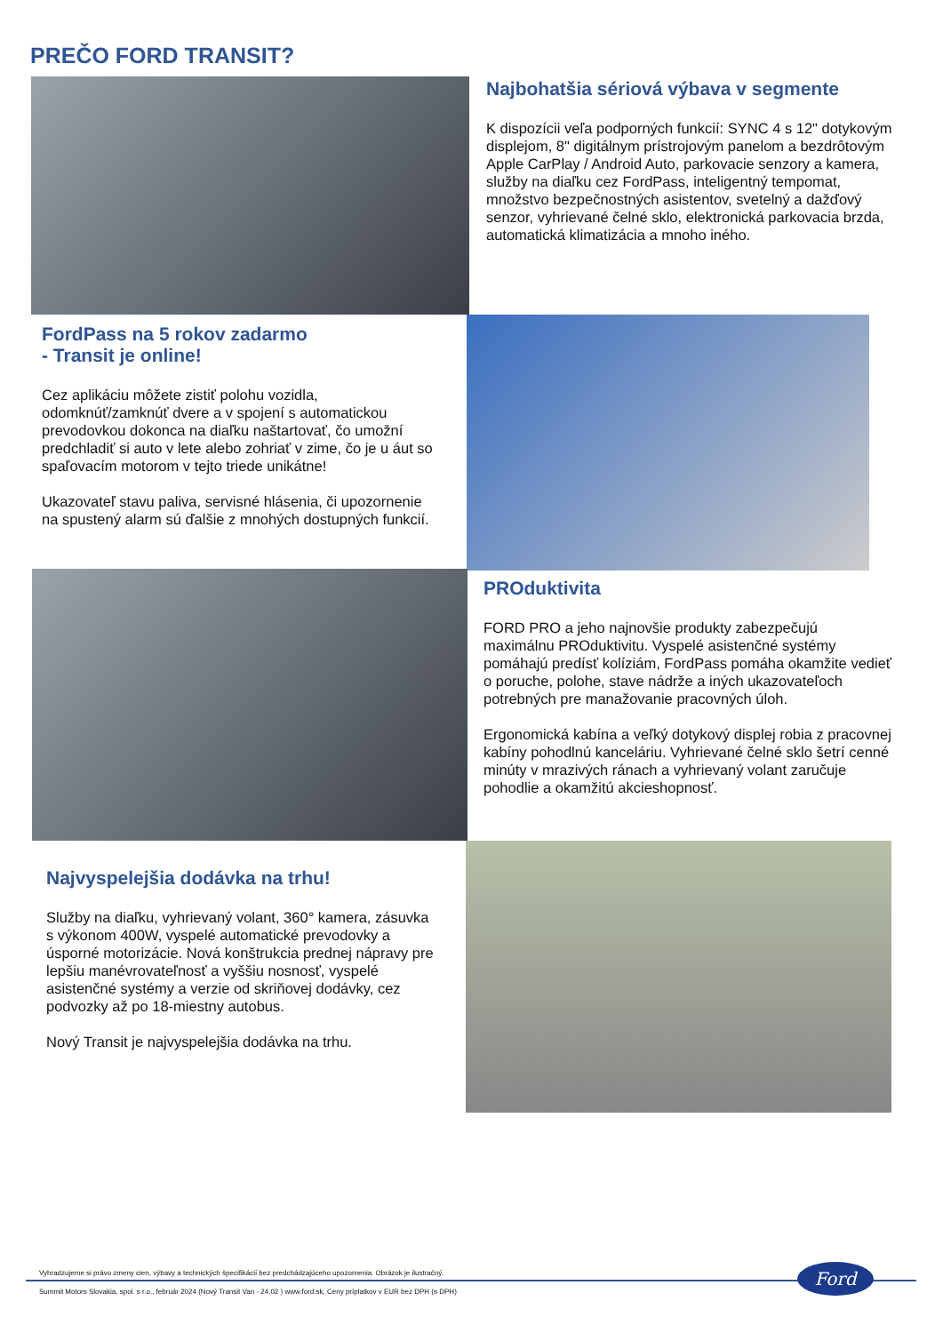PREČO FORD TRANSIT?
Najbohatšia sériová výbava v segmente
K dispozícii veľa podporných funkcií: SYNC 4 s 12" dotykovým displejom, 8" digitálnym prístrojovým panelom a bezdrôtovým Apple CarPlay / Android Auto, parkovacie senzory a kamera, služby na diaľku cez FordPass, inteligentný tempomat, množstvo bezpečnostných asistentov, svetelný a dažďový senzor, vyhrievané čelné sklo, elektronická parkovacia brzda, automatická klimatizácia a mnoho iného.
FordPass na 5 rokov zadarmo
- Transit je online!
Cez aplikáciu môžete zistiť polohu vozidla, odomknúť/zamknúť dvere a v spojení s automatickou prevodovkou dokonca na diaľku naštartovať, čo umožní predchladiť si auto v lete alebo zohriať v zime, čo je u áut so spaľovacím motorom v tejto triede unikátne!
Ukazovateľ stavu paliva, servisné hlásenia, či upozornenie na spustený alarm sú ďalšie z mnohých dostupných funkcií.
PROduktivita
FORD PRO a jeho najnovšie produkty zabezpečujú maximálnu PROduktivitu. Vyspelé asistenčné systémy pomáhajú predísť kolíziám, FordPass pomáha okamžite vedieť o poruche, polohe, stave nádrže a iných ukazovateľoch potrebných pre manažovanie pracovných úloh.
Ergonomická kabína a veľký dotykový displej robia z pracovnej kabíny pohodlnú kanceláriu. Vyhrievané čelné sklo šetrí cenné minúty v mrazivých ránach a vyhrievaný volant zaručuje pohodlie a okamžitú akcieshopnosť.
Najvyspelejšia dodávka na trhu!
Služby na diaľku, vyhrievaný volant, 360° kamera, zásuvka s výkonom 400W, vyspelé automatické prevodovky a úsporné motorizácie. Nová konštrukcia prednej nápravy pre lepšiu manévrovateľnosť a vyššiu nosnosť, vyspelé asistenčné systémy a verzie od skriňovej dodávky, cez podvozky až po 18-miestny autobus.
Nový Transit je najvyspelejšia dodávka na trhu.
Vyhradzujeme si právo zmeny cien, výbavy a technických špecifikácií bez predchádzajúceho upozornenia. Obrázok je ilustračný.
Summit Motors Slovakia, spol. s r.o., február 2024 (Nový Transit Van - 24.02 ) www.ford.sk, Ceny príplatkov v EUR bez DPH (s DPH)
Ford